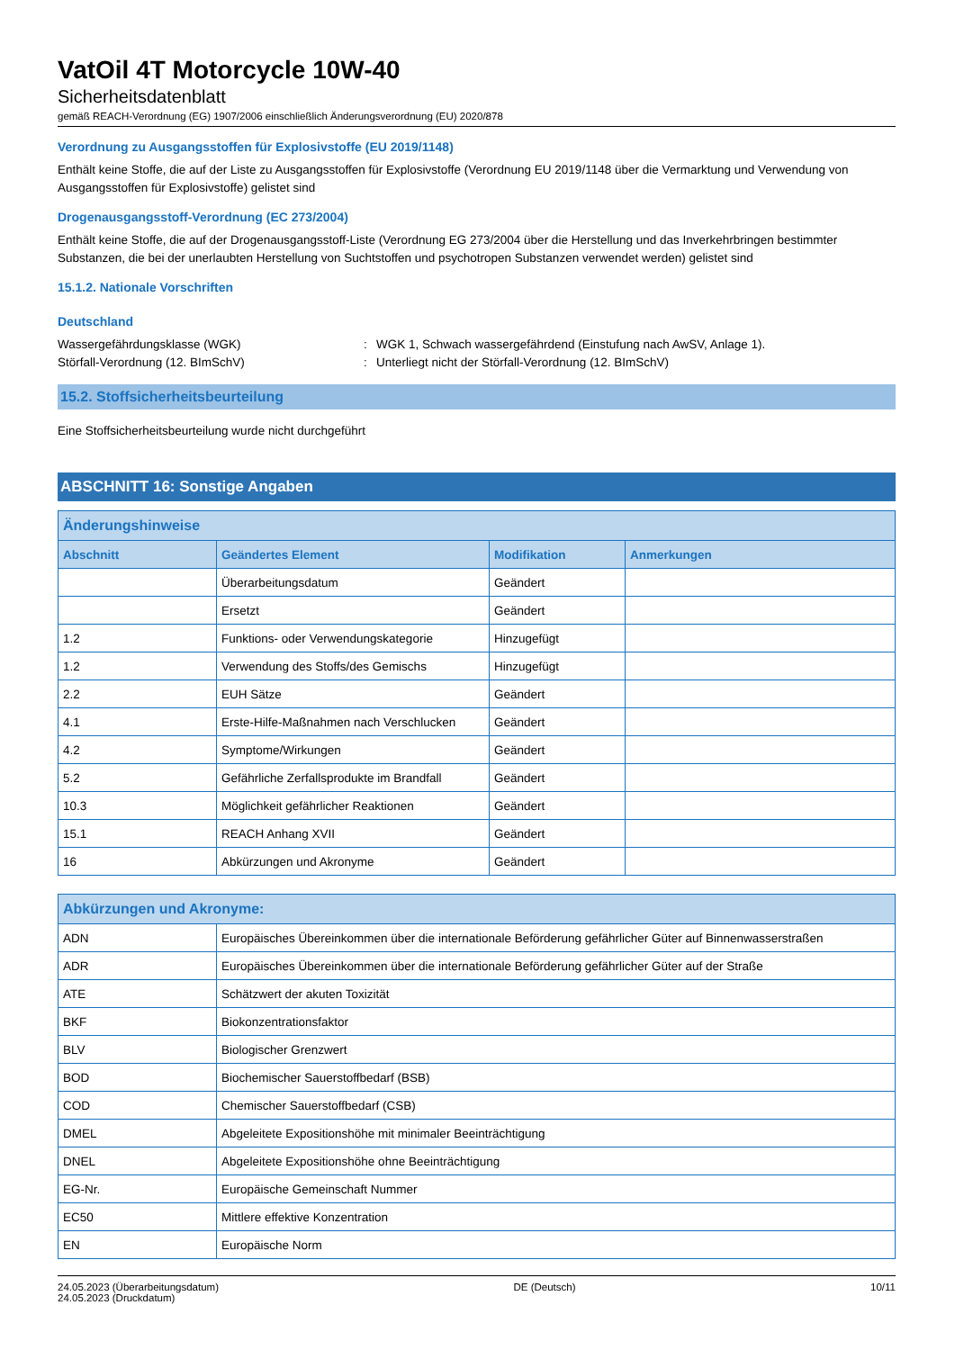VatOil 4T Motorcycle 10W-40
Sicherheitsdatenblatt
gemäß REACH-Verordnung (EG) 1907/2006 einschließlich Änderungsverordnung (EU) 2020/878
Verordnung zu Ausgangsstoffen für Explosivstoffe (EU 2019/1148)
Enthält keine Stoffe, die auf der Liste zu Ausgangsstoffen für Explosivstoffe (Verordnung EU 2019/1148 über die Vermarktung und Verwendung von Ausgangsstoffen für Explosivstoffe) gelistet sind
Drogenausgangsstoff-Verordnung (EC 273/2004)
Enthält keine Stoffe, die auf der Drogenausgangsstoff-Liste (Verordnung EG 273/2004 über die Herstellung und das Inverkehrbringen bestimmter Substanzen, die bei der unerlaubten Herstellung von Suchtstoffen und psychotropen Substanzen verwendet werden) gelistet sind
15.1.2. Nationale Vorschriften
Deutschland
Wassergefährdungsklasse (WGK): WGK 1, Schwach wassergefährdend (Einstufung nach AwSV, Anlage 1).
Störfall-Verordnung (12. BImSchV): Unterliegt nicht der Störfall-Verordnung (12. BImSchV)
15.2. Stoffsicherheitsbeurteilung
Eine Stoffsicherheitsbeurteilung wurde nicht durchgeführt
ABSCHNITT 16: Sonstige Angaben
| Änderungshinweise | | | |
| --- | --- | --- | --- |
| Abschnitt | Geändertes Element | Modifikation | Anmerkungen |
| | Überarbeitungsdatum | Geändert | |
| | Ersetzt | Geändert | |
| 1.2 | Funktions- oder Verwendungskategorie | Hinzugefügt | |
| 1.2 | Verwendung des Stoffs/des Gemischs | Hinzugefügt | |
| 2.2 | EUH Sätze | Geändert | |
| 4.1 | Erste-Hilfe-Maßnahmen nach Verschlucken | Geändert | |
| 4.2 | Symptome/Wirkungen | Geändert | |
| 5.2 | Gefährliche Zerfallsprodukte im Brandfall | Geändert | |
| 10.3 | Möglichkeit gefährlicher Reaktionen | Geändert | |
| 15.1 | REACH Anhang XVII | Geändert | |
| 16 | Abkürzungen und Akronyme | Geändert | |
| Abkürzungen und Akronyme: | |
| --- | --- |
| ADN | Europäisches Übereinkommen über die internationale Beförderung gefährlicher Güter auf Binnenwasserstraßen |
| ADR | Europäisches Übereinkommen über die internationale Beförderung gefährlicher Güter auf der Straße |
| ATE | Schätzwert der akuten Toxizität |
| BKF | Biokonzentrationsfaktor |
| BLV | Biologischer Grenzwert |
| BOD | Biochemischer Sauerstoffbedarf (BSB) |
| COD | Chemischer Sauerstoffbedarf (CSB) |
| DMEL | Abgeleitete Expositionshöhe mit minimaler Beeinträchtigung |
| DNEL | Abgeleitete Expositionshöhe ohne Beeinträchtigung |
| EG-Nr. | Europäische Gemeinschaft Nummer |
| EC50 | Mittlere effektive Konzentration |
| EN | Europäische Norm |
24.05.2023 (Überarbeitungsdatum)
24.05.2023 (Druckdatum)
DE (Deutsch) 10/11